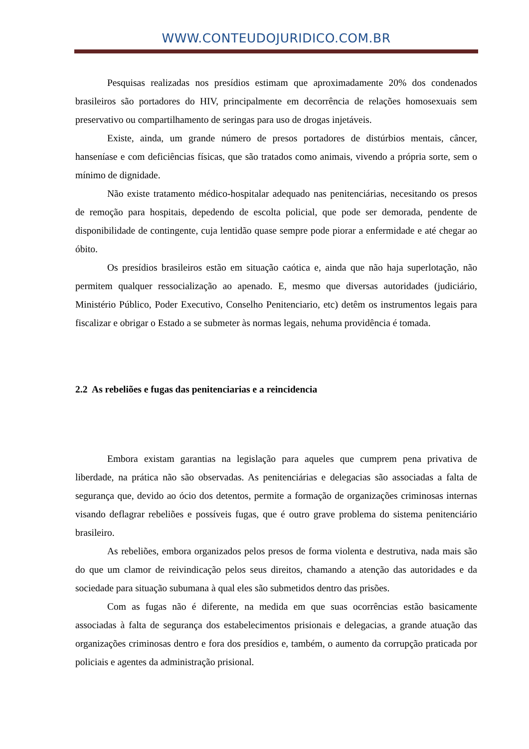WWW.CONTEUDOJURIDICO.COM.BR
Pesquisas realizadas nos presídios estimam que aproximadamente 20% dos condenados brasileiros são portadores do HIV, principalmente em decorrência de relações homosexuais sem preservativo ou compartilhamento de seringas para uso de drogas injetáveis.
Existe, ainda, um grande número de presos portadores de distúrbios mentais, câncer, hanseníase e com deficiências físicas, que são tratados como animais, vivendo a própria sorte, sem o mínimo de dignidade.
Não existe tratamento médico-hospitalar adequado nas penitenciárias, necesitando os presos de remoção para hospitais, depedendo de escolta policial, que pode ser demorada, pendente de disponibilidade de contingente, cuja lentidão quase sempre pode piorar a enfermidade e até chegar ao óbito.
Os presídios brasileiros estão em situação caótica e, ainda que não haja superlotação, não permitem qualquer ressocialização ao apenado. E, mesmo que diversas autoridades (judiciário, Ministério Público, Poder Executivo, Conselho Penitenciario, etc) detêm os instrumentos legais para fiscalizar e obrigar o Estado a se submeter às normas legais, nehuma providência é tomada.
2.2 As rebeliões e fugas das penitenciarias e a reincidencia
Embora existam garantias na legislação para aqueles que cumprem pena privativa de liberdade, na prática não são observadas. As penitenciárias e delegacias são associadas a falta de segurança que, devido ao ócio dos detentos, permite a formação de organizações criminosas internas visando deflagrar rebeliões e possíveis fugas, que é outro grave problema do sistema penitenciário brasileiro.
As rebeliões, embora organizados pelos presos de forma violenta e destrutiva, nada mais são do que um clamor de reivindicação pelos seus direitos, chamando a atenção das autoridades e da sociedade para situação subumana à qual eles são submetidos dentro das prisões.
Com as fugas não é diferente, na medida em que suas ocorrências estão basicamente associadas à falta de segurança dos estabelecimentos prisionais e delegacias, a grande atuação das organizações criminosas dentro e fora dos presídios e, também, o aumento da corrupção praticada por policiais e agentes da administração prisional.